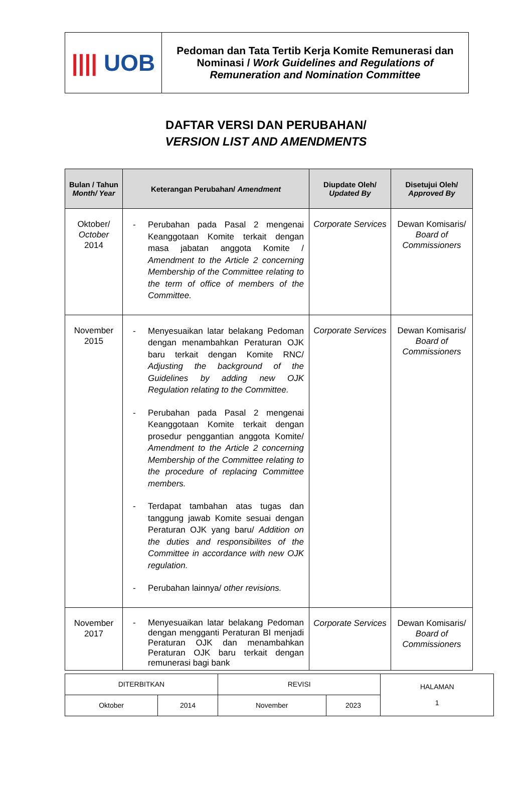| //// UOB | Pedoman dan Tata Tertib Kerja Komite Remunerasi dan Nominasi / Work Guidelines and Regulations of Remuneration and Nomination Committee |
DAFTAR VERSI DAN PERUBAHAN/
VERSION LIST AND AMENDMENTS
| Bulan / Tahun Month/ Year | Keterangan Perubahan/ Amendment | Diupdate Oleh/ Updated By | Disetujui Oleh/ Approved By |
| --- | --- | --- | --- |
| Oktober/ October 2014 | - Perubahan pada Pasal 2 mengenai Keanggotaan Komite terkait dengan masa jabatan anggota Komite / Amendment to the Article 2 concerning Membership of the Committee relating to the term of office of members of the Committee. | Corporate Services | Dewan Komisaris/ Board of Commissioners |
| November 2015 | - Menyesuaikan latar belakang Pedoman dengan menambahkan Peraturan OJK baru terkait dengan Komite RNC/ Adjusting the background of the Guidelines by adding new OJK Regulation relating to the Committee. - Perubahan pada Pasal 2 mengenai Keanggotaan Komite terkait dengan prosedur penggantian anggota Komite/ Amendment to the Article 2 concerning Membership of the Committee relating to the procedure of replacing Committee members. - Terdapat tambahan atas tugas dan tanggung jawab Komite sesuai dengan Peraturan OJK yang baru/ Addition on the duties and responsibilites of the Committee in accordance with new OJK regulation. - Perubahan lainnya/ other revisions. | Corporate Services | Dewan Komisaris/ Board of Commissioners |
| November 2017 | - Menyesuaikan latar belakang Pedoman dengan mengganti Peraturan BI menjadi Peraturan OJK dan menambahkan Peraturan OJK baru terkait dengan remunerasi bagi bank | Corporate Services | Dewan Komisaris/ Board of Commissioners |
| DITERBITKAN | | REVISI | | HALAMAN 1 |
| Oktober | 2014 | November | 2023 | |